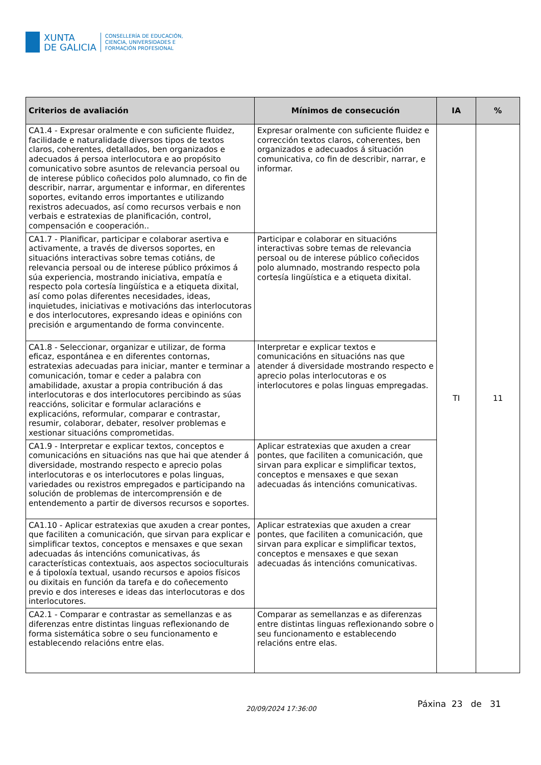XUNTA
DE GALICIA
CONSELLERÍA DE EDUCACIÓN,
CIENCIA, UNIVERSIDADES E
FORMACIÓN PROFESIONAL
| Criterios de avaliación | Mínimos de consecución | IA | % |
| --- | --- | --- | --- |
| CA1.4 - Expresar oralmente e con suficiente fluidez, facilidade e naturalidade diversos tipos de textos claros, coherentes, detallados, ben organizados e adecuados á persoa interlocutora e ao propósito comunicativo sobre asuntos de relevancia persoal ou de interese público coñecidos polo alumnado, co fin de describir, narrar, argumentar e informar, en diferentes soportes, evitando erros importantes e utilizando rexistros adecuados, así como recursos verbais e non verbais e estratexias de planificación, control, compensación e cooperación.. | Expresar oralmente con suficiente fluidez e corrección textos claros, coherentes, ben organizados e adecuados á situación comunicativa, co fin de describir, narrar, e informar. | TI | 11 |
| CA1.7 - Planificar, participar e colaborar asertiva e activamente, a través de diversos soportes, en situacións interactivas sobre temas cotiáns, de relevancia persoal ou de interese público próximos á súa experiencia, mostrando iniciativa, empatía e respecto pola cortesía lingüística e a etiqueta dixital, así como polas diferentes necesidades, ideas, inquietudes, iniciativas e motivacións das interlocutoras e dos interlocutores, expresando ideas e opinións con precisión e argumentando de forma convincente. | Participar e colaborar en situacións interactivas sobre temas de relevancia persoal ou de interese público coñecidos polo alumnado, mostrando respecto pola cortesía lingüística e a etiqueta dixital. | | |
| CA1.8 - Seleccionar, organizar e utilizar, de forma eficaz, espontánea e en diferentes contornas, estratexias adecuadas para iniciar, manter e terminar a comunicación, tomar e ceder a palabra con amabilidade, axustar a propia contribución á das interlocutoras e dos interlocutores percibindo as súas reaccións, solicitar e formular aclaracións e explicacións, reformular, comparar e contrastar, resumir, colaborar, debater, resolver problemas e xestionar situacións comprometidas. | Interpretar e explicar textos e comunicacións en situacións nas que atender á diversidade mostrando respecto e aprecio polas interlocutoras e os interlocutores e polas linguas empregadas. | | |
| CA1.9 - Interpretar e explicar textos, conceptos e comunicacións en situacións nas que hai que atender á diversidade, mostrando respecto e aprecio polas interlocutoras e os interlocutores e polas linguas, variedades ou rexistros empregados e participando na solución de problemas de intercomprensión e de entendemento a partir de diversos recursos e soportes. | Aplicar estratexias que axuden a crear pontes, que faciliten a comunicación, que sirvan para explicar e simplificar textos, conceptos e mensaxes e que sexan adecuadas ás intencións comunicativas. | | |
| CA1.10 - Aplicar estratexias que axuden a crear pontes, que faciliten a comunicación, que sirvan para explicar e simplificar textos, conceptos e mensaxes e que sexan adecuadas ás intencións comunicativas, ás características contextuais, aos aspectos socioculturais e á tipoloxía textual, usando recursos e apoios físicos ou dixitais en función da tarefa e do coñecemento previo e dos intereses e ideas das interlocutoras e dos interlocutores. | Aplicar estratexias que axuden a crear pontes, que faciliten a comunicación, que sirvan para explicar e simplificar textos, conceptos e mensaxes e que sexan adecuadas ás intencións comunicativas. | | |
| CA2.1 - Comparar e contrastar as semellanzas e as diferenzas entre distintas linguas reflexionando de forma sistemática sobre o seu funcionamento e establecendo relacións entre elas. | Comparar as semellanzas e as diferenzas entre distintas linguas reflexionando sobre o seu funcionamento e establecendo relacións entre elas. | | |
20/09/2024 17:36:00 Páxina 23 de 31